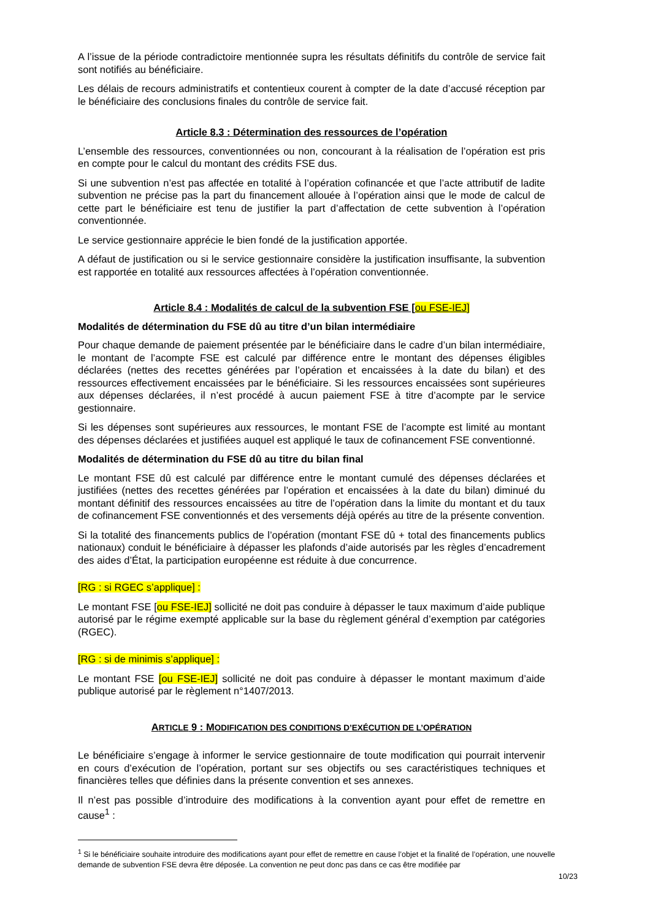A l’issue de la période contradictoire mentionnée supra les résultats définitifs du contrôle de service fait sont notifiés au bénéficiaire.
Les délais de recours administratifs et contentieux courent à compter de la date d’accusé réception par le bénéficiaire des conclusions finales du contrôle de service fait.
Article 8.3 : Détermination des ressources de l’opération
L’ensemble des ressources, conventionnées ou non, concourant à la réalisation de l’opération est pris en compte pour le calcul du montant des crédits FSE dus.
Si une subvention n’est pas affectée en totalité à l’opération cofinancée et que l’acte attributif de ladite subvention ne précise pas la part du financement allouée à l’opération ainsi que le mode de calcul de cette part le bénéficiaire est tenu de justifier la part d’affectation de cette subvention à l’opération conventionnée.
Le service gestionnaire apprécie le bien fondé de la justification apportée.
A défaut de justification ou si le service gestionnaire considère la justification insuffisante, la subvention est rapportée en totalité aux ressources affectées à l’opération conventionnée.
Article 8.4 : Modalités de calcul de la subvention FSE [ou FSE-IEJ]
Modalités de détermination du FSE dû au titre d’un bilan intermédiaire
Pour chaque demande de paiement présentée par le bénéficiaire dans le cadre d’un bilan intermédiaire, le montant de l’acompte FSE est calculé par différence entre le montant des dépenses éligibles déclarées (nettes des recettes générées par l’opération et encaissées à la date du bilan) et des ressources effectivement encaissées par le bénéficiaire. Si les ressources encaissées sont supérieures aux dépenses déclarées, il n’est procédé à aucun paiement FSE à titre d’acompte par le service gestionnaire.
Si les dépenses sont supérieures aux ressources, le montant FSE de l’acompte est limité au montant des dépenses déclarées et justifiées auquel est appliqué le taux de cofinancement FSE conventionné.
Modalités de détermination du FSE dû au titre du bilan final
Le montant FSE dû est calculé par différence entre le montant cumulé des dépenses déclarées et justifiées (nettes des recettes générées par l’opération et encaissées à la date du bilan) diminué du montant définitif des ressources encaissées au titre de l’opération dans la limite du montant et du taux de cofinancement FSE conventionnés et des versements déjà opérés au titre de la présente convention.
Si la totalité des financements publics de l’opération (montant FSE dû + total des financements publics nationaux) conduit le bénéficiaire à dépasser les plafonds d’aide autorisés par les règles d’encadrement des aides d’État, la participation européenne est réduite à due concurrence.
[RG : si RGEC s’applique] :
Le montant FSE [ou FSE-IEJ] sollicité ne doit pas conduire à dépasser le taux maximum d’aide publique autorisé par le régime exempté applicable sur la base du règlement général d’exemption par catégories (RGEC).
[RG : si de minimis s’applique] :
Le montant FSE [ou FSE-IEJ] sollicité ne doit pas conduire à dépasser le montant maximum d’aide publique autorisé par le règlement n°1407/2013.
ARTICLE 9 : MODIFICATION DES CONDITIONS D’EXÉCUTION DE L’OPÉRATION
Le bénéficiaire s’engage à informer le service gestionnaire de toute modification qui pourrait intervenir en cours d’exécution de l’opération, portant sur ses objectifs ou ses caractéristiques techniques et financières telles que définies dans la présente convention et ses annexes.
Il n’est pas possible d’introduire des modifications à la convention ayant pour effet de remettre en cause<sup>1</sup> :
<sup>1</sup> Si le bénéficiaire souhaite introduire des modifications ayant pour effet de remettre en cause l’objet et la finalité de l’opération, une nouvelle demande de subvention FSE devra être déposée. La convention ne peut donc pas dans ce cas être modifiée par
10/23